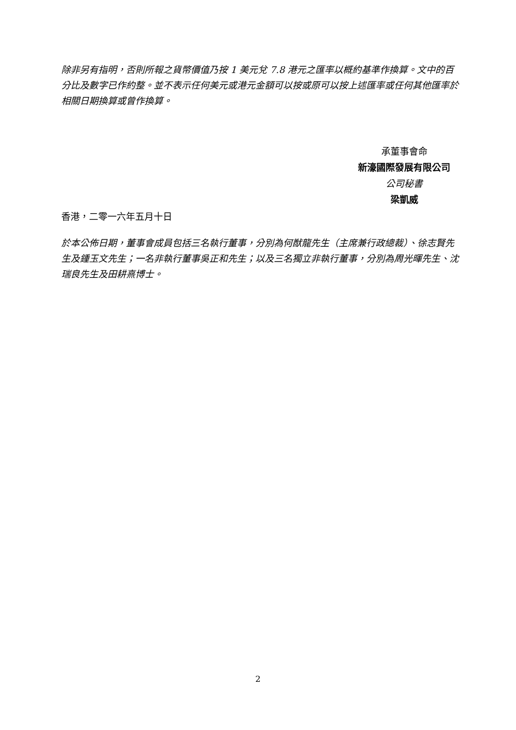除非另有指明，否則所報之貨幣價值乃按 1 美元兌 7.8 港元之匯率以概約基準作換算。文中的百分比及數字已作約整。並不表示任何美元或港元金額可以按或原可以按上述匯率或任何其他匯率於相關日期換算或曾作換算。
承董事會命
新濠國際發展有限公司
公司秘書
梁凱威
香港，二零一六年五月十日
於本公佈日期，董事會成員包括三名執行董事，分別為何猷龍先生（主席兼行政總裁）、徐志賢先生及鍾玉文先生；一名非執行董事吳正和先生；以及三名獨立非執行董事，分別為周光暉先生、沈瑞良先生及田耕熹博士。
2